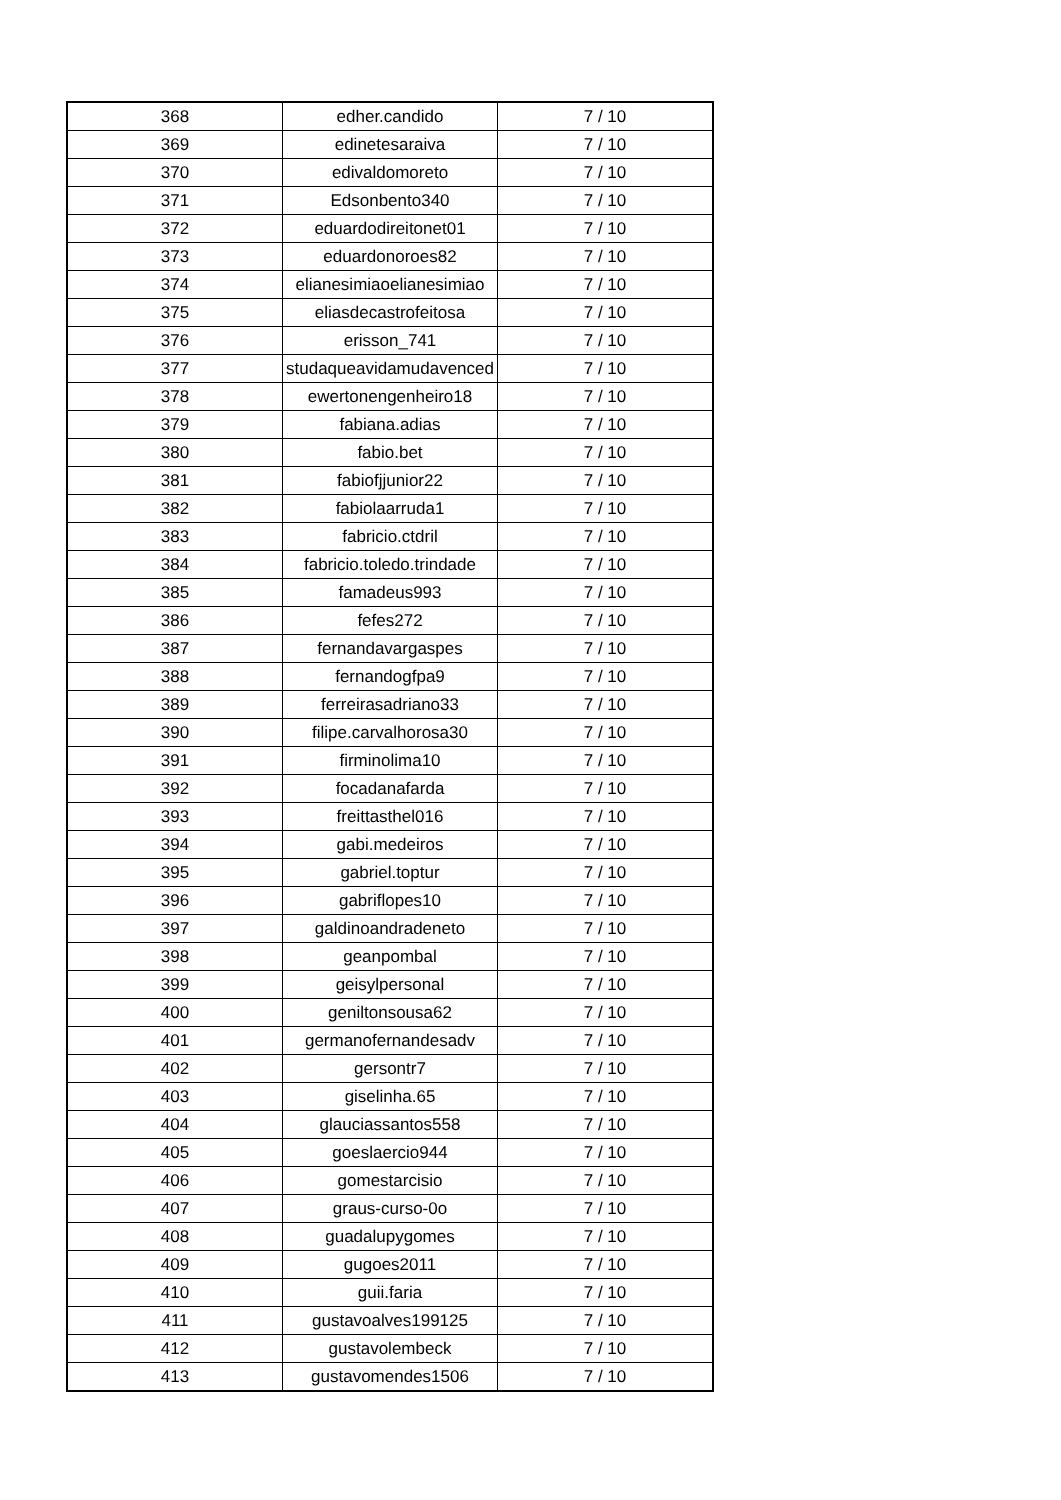| 368 | edher.candido | 7 / 10 |
| 369 | edinetesaraiva | 7 / 10 |
| 370 | edivaldomoreto | 7 / 10 |
| 371 | Edsonbento340 | 7 / 10 |
| 372 | eduardodireitonet01 | 7 / 10 |
| 373 | eduardonoroes82 | 7 / 10 |
| 374 | elianesimiaoelianesimiao | 7 / 10 |
| 375 | eliasdecastrofeitosa | 7 / 10 |
| 376 | erisson_741 | 7 / 10 |
| 377 | studaqueavidamudavenced | 7 / 10 |
| 378 | ewertonengenheiro18 | 7 / 10 |
| 379 | fabiana.adias | 7 / 10 |
| 380 | fabio.bet | 7 / 10 |
| 381 | fabiofjjunior22 | 7 / 10 |
| 382 | fabiolaarruda1 | 7 / 10 |
| 383 | fabricio.ctdril | 7 / 10 |
| 384 | fabricio.toledo.trindade | 7 / 10 |
| 385 | famadeus993 | 7 / 10 |
| 386 | fefes272 | 7 / 10 |
| 387 | fernandavargaspes | 7 / 10 |
| 388 | fernandogfpa9 | 7 / 10 |
| 389 | ferreirasadriano33 | 7 / 10 |
| 390 | filipe.carvalhorosa30 | 7 / 10 |
| 391 | firminolima10 | 7 / 10 |
| 392 | focadanafarda | 7 / 10 |
| 393 | freittasthel016 | 7 / 10 |
| 394 | gabi.medeiros | 7 / 10 |
| 395 | gabriel.toptur | 7 / 10 |
| 396 | gabriflopes10 | 7 / 10 |
| 397 | galdinoandradeneto | 7 / 10 |
| 398 | geanpombal | 7 / 10 |
| 399 | geisylpersonal | 7 / 10 |
| 400 | geniltonsousa62 | 7 / 10 |
| 401 | germanofernandesadv | 7 / 10 |
| 402 | gersontr7 | 7 / 10 |
| 403 | giselinha.65 | 7 / 10 |
| 404 | glauciassantos558 | 7 / 10 |
| 405 | goeslaercio944 | 7 / 10 |
| 406 | gomestarcisio | 7 / 10 |
| 407 | graus-curso-0o | 7 / 10 |
| 408 | guadalupygomes | 7 / 10 |
| 409 | gugoes2011 | 7 / 10 |
| 410 | guii.faria | 7 / 10 |
| 411 | gustavoalves199125 | 7 / 10 |
| 412 | gustavolembeck | 7 / 10 |
| 413 | gustavomendes1506 | 7 / 10 |